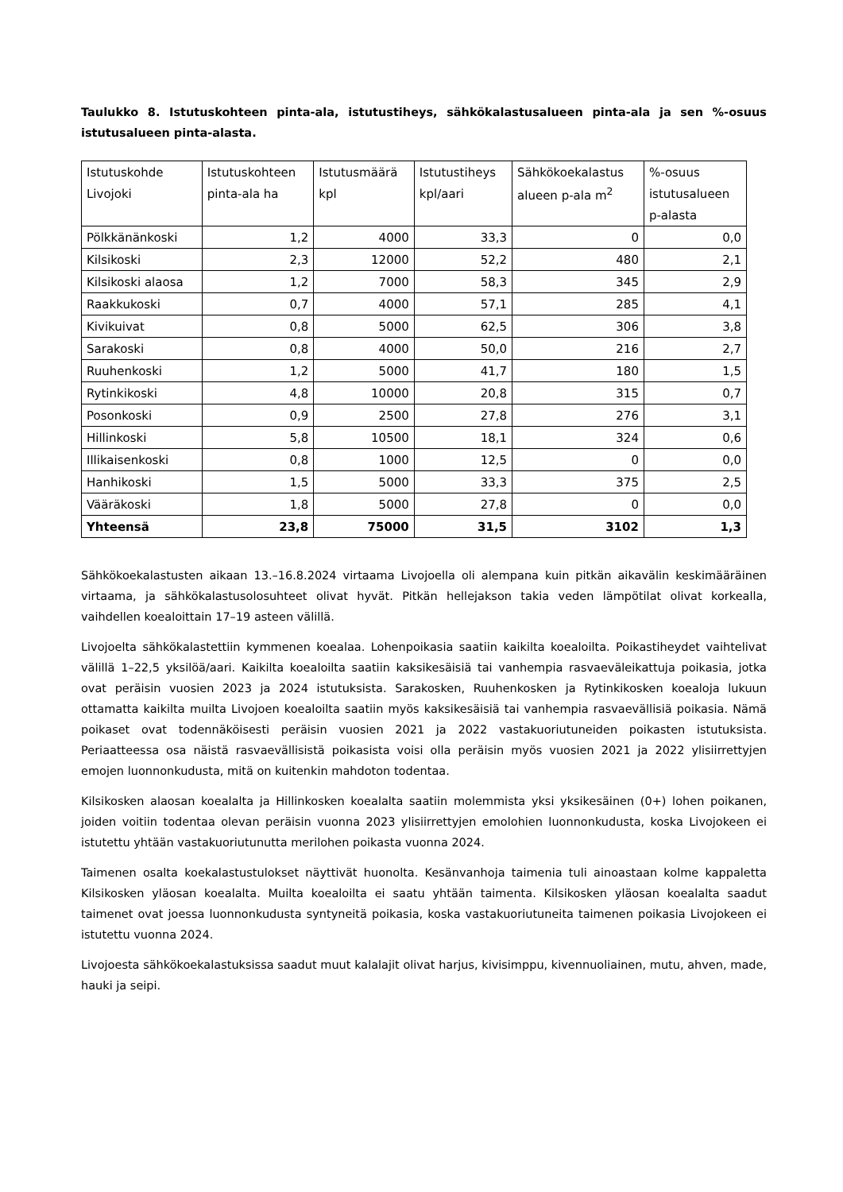Taulukko 8. Istutuskohteen pinta-ala, istutustiheys, sähkökalastusalueen pinta-ala ja sen %-osuus istutusalueen pinta-alasta.
| Istutuskohde | Istutuskohteen | Istutusmäärä | Istutustiheys | Sähkökoekalastus | %-osuus |
| Livojoki | pinta-ala ha | kpl | kpl/aari | alueen p-ala m<sup>2</sup> | istutusalueen |
| | | | | | p-alasta |
| Pölkkänänkoski | 1,2 | 4000 | 33,3 | 0 | 0,0 |
| Kilsikoski | 2,3 | 12000 | 52,2 | 480 | 2,1 |
| Kilsikoski alaosa | 1,2 | 7000 | 58,3 | 345 | 2,9 |
| Raakkukoski | 0,7 | 4000 | 57,1 | 285 | 4,1 |
| Kivikuivat | 0,8 | 5000 | 62,5 | 306 | 3,8 |
| Sarakoski | 0,8 | 4000 | 50,0 | 216 | 2,7 |
| Ruuhenkoski | 1,2 | 5000 | 41,7 | 180 | 1,5 |
| Rytinkikoski | 4,8 | 10000 | 20,8 | 315 | 0,7 |
| Posonkoski | 0,9 | 2500 | 27,8 | 276 | 3,1 |
| Hillinkoski | 5,8 | 10500 | 18,1 | 324 | 0,6 |
| Illikaisenkoski | 0,8 | 1000 | 12,5 | 0 | 0,0 |
| Hanhikoski | 1,5 | 5000 | 33,3 | 375 | 2,5 |
| Vääräkoski | 1,8 | 5000 | 27,8 | 0 | 0,0 |
| Yhteensä | 23,8 | 75000 | 31,5 | 3102 | 1,3 |
Sähkökoekalastusten aikaan 13.–16.8.2024 virtaama Livojoella oli alempana kuin pitkän aikavälin keskimääräinen virtaama, ja sähkökalastusolosuhteet olivat hyvät. Pitkän hellejakson takia veden lämpötilat olivat korkealla, vaihdellen koealoittain 17–19 asteen välillä.
Livojoelta sähkökalastettiin kymmenen koealaa. Lohenpoikasia saatiin kaikilta koealoilta. Poikastiheydet vaihtelivat välillä 1–22,5 yksilöä/aari. Kaikilta koealoilta saatiin kaksikesäisiä tai vanhempia rasvaeväleikattuja poikasia, jotka ovat peräisin vuosien 2023 ja 2024 istutuksista. Sarakosken, Ruuhenkosken ja Rytinkikosken koealoja lukuun ottamatta kaikilta muilta Livojoen koealoilta saatiin myös kaksikesäisiä tai vanhempia rasvaevällisiä poikasia. Nämä poikaset ovat todennäköisesti peräisin vuosien 2021 ja 2022 vastakuoriutuneiden poikasten istutuksista. Periaatteessa osa näistä rasvaevällisistä poikasista voisi olla peräisin myös vuosien 2021 ja 2022 ylisiirrettyjen emojen luonnonkudusta, mitä on kuitenkin mahdoton todentaa.
Kilsikosken alaosan koealalta ja Hillinkosken koealalta saatiin molemmista yksi yksikesäinen (0+) lohen poikanen, joiden voitiin todentaa olevan peräisin vuonna 2023 ylisiirrettyjen emolohien luonnonkudusta, koska Livojokeen ei istutettu yhtään vastakuoriutunutta merilohen poikasta vuonna 2024.
Taimenen osalta koekalastustulokset näyttivät huonolta. Kesänvanhoja taimenia tuli ainoastaan kolme kappaletta Kilsikosken yläosan koealalta. Muilta koealoilta ei saatu yhtään taimenta. Kilsikosken yläosan koealalta saadut taimenet ovat joessa luonnonkudusta syntyneitä poikasia, koska vastakuoriutuneita taimenen poikasia Livojokeen ei istutettu vuonna 2024.
Livojoesta sähkökoekalastuksissa saadut muut kalalajit olivat harjus, kivisimppu, kivennuoliainen, mutu, ahven, made, hauki ja seipi.